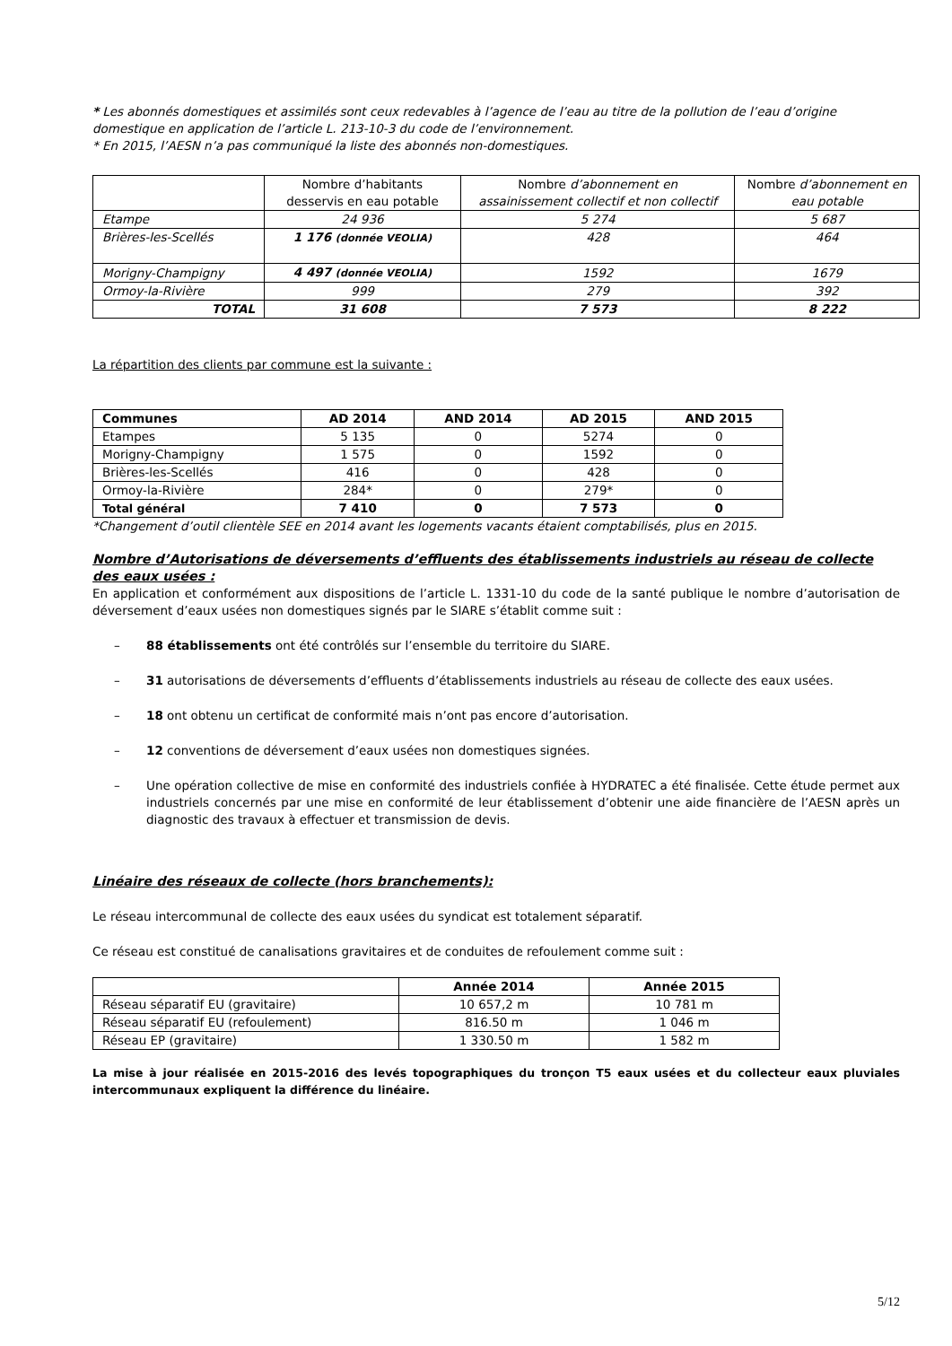* Les abonnés domestiques et assimilés sont ceux redevables à l’agence de l’eau au titre de la pollution de l’eau d’origine domestique en application de l’article L. 213-10-3 du code de l’environnement.
* En 2015, l’AESN n’a pas communiqué la liste des abonnés non-domestiques.
| | Nombre d’habitants desservis en eau potable | Nombre d’abonnement en assainissement collectif et non collectif | Nombre d’abonnement en eau potable |
| Etampe | 24 936 | 5 274 | 5 687 |
| Brières-les-Scellés | 1 176 (donnée VEOLIA) | 428 | 464 |
| Morigny-Champigny | 4 497 (donnée VEOLIA) | 1592 | 1679 |
| Ormoy-la-Rivière | 999 | 279 | 392 |
| TOTAL | 31 608 | 7 573 | 8 222 |
La répartition des clients par commune est la suivante :
| Communes | AD 2014 | AND 2014 | AD 2015 | AND 2015 |
| --- | --- | --- | --- | --- |
| Etampes | 5 135 | 0 | 5274 | 0 |
| Morigny-Champigny | 1 575 | 0 | 1592 | 0 |
| Brières-les-Scellés | 416 | 0 | 428 | 0 |
| Ormoy-la-Rivière | 284* | 0 | 279* | 0 |
| Total général | 7 410 | 0 | 7 573 | 0 |
*Changement d’outil clientèle SEE en 2014 avant les logements vacants étaient comptabilisés, plus en 2015.
Nombre d’Autorisations de déversements d’effluents des établissements industriels au réseau de collecte des eaux usées :
En application et conformément aux dispositions de l’article L. 1331-10 du code de la santé publique le nombre d’autorisation de déversement d’eaux usées non domestiques signés par le SIARE s’établit comme suit :
– 88 établissements ont été contrôlés sur l’ensemble du territoire du SIARE.
– 31 autorisations de déversements d’effluents d’établissements industriels au réseau de collecte des eaux usées.
– 18 ont obtenu un certificat de conformité mais n’ont pas encore d’autorisation.
– 12 conventions de déversement d’eaux usées non domestiques signées.
– Une opération collective de mise en conformité des industriels confiée à HYDRATEC a été finalisée. Cette étude permet aux industriels concernés par une mise en conformité de leur établissement d’obtenir une aide financière de l’AESN après un diagnostic des travaux à effectuer et transmission de devis.
Linéaire des réseaux de collecte (hors branchements):
Le réseau intercommunal de collecte des eaux usées du syndicat est totalement séparatif.
Ce réseau est constitué de canalisations gravitaires et de conduites de refoulement comme suit :
| | Année 2014 | Année 2015 |
| Réseau séparatif EU (gravitaire) | 10 657,2 m | 10 781 m |
| Réseau séparatif EU (refoulement) | 816.50 m | 1 046 m |
| Réseau EP (gravitaire) | 1 330.50 m | 1 582 m |
La mise à jour réalisée en 2015-2016 des levés topographiques du tronçon T5 eaux usées et du collecteur eaux pluviales intercommunaux expliquent la différence du linéaire.
5/12